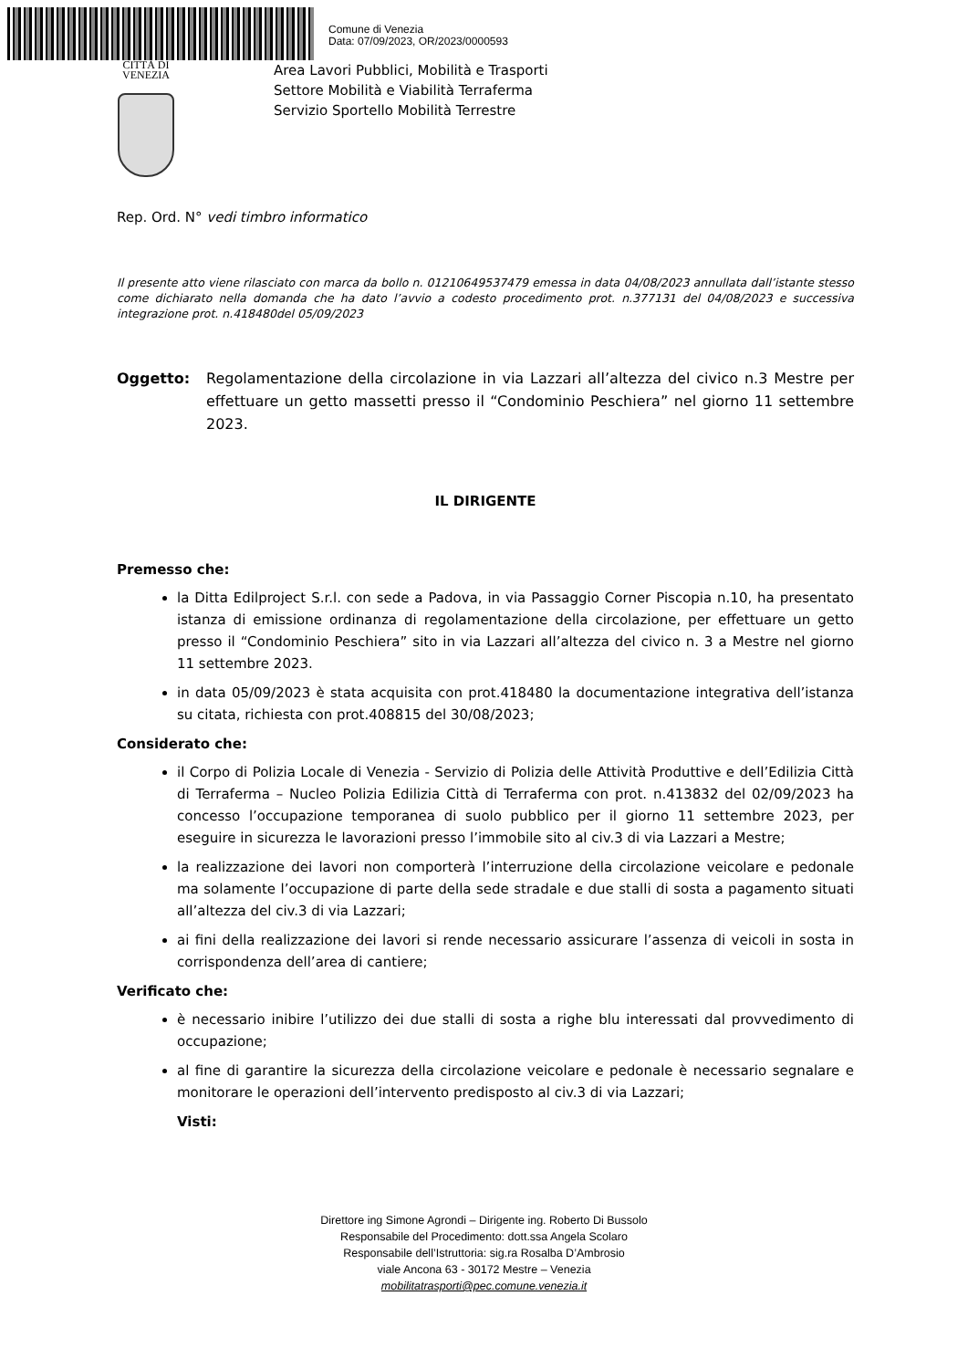Comune di Venezia
Data: 07/09/2023, OR/2023/0000593
CITTÀ DI
VENEZIA
Area Lavori Pubblici, Mobilità e Trasporti
Settore Mobilità e Viabilità Terraferma
Servizio Sportello Mobilità Terrestre
Rep. Ord. N° vedi timbro informatico
Il presente atto viene rilasciato con marca da bollo n. 01210649537479 emessa in data 04/08/2023 annullata dall’istante stesso come dichiarato nella domanda che ha dato l’avvio a codesto procedimento prot. n.377131 del 04/08/2023 e successiva integrazione prot. n.418480del 05/09/2023
Oggetto: Regolamentazione della circolazione in via Lazzari all’altezza del civico n.3 Mestre per effettuare un getto massetti presso il “Condominio Peschiera” nel giorno 11 settembre 2023.
IL DIRIGENTE
Premesso che:
la Ditta Edilproject S.r.l. con sede a Padova, in via Passaggio Corner Piscopia n.10, ha presentato istanza di emissione ordinanza di regolamentazione della circolazione, per effettuare un getto presso il “Condominio Peschiera” sito in via Lazzari all’altezza del civico n. 3 a Mestre nel giorno 11 settembre 2023.
in data 05/09/2023 è stata acquisita con prot.418480 la documentazione integrativa dell’istanza su citata, richiesta con prot.408815 del 30/08/2023;
Considerato che:
il Corpo di Polizia Locale di Venezia - Servizio di Polizia delle Attività Produttive e dell’Edilizia Città di Terraferma – Nucleo Polizia Edilizia Città di Terraferma con prot. n.413832 del 02/09/2023 ha concesso l’occupazione temporanea di suolo pubblico per il giorno 11 settembre 2023, per eseguire in sicurezza le lavorazioni presso l’immobile sito al civ.3 di via Lazzari a Mestre;
la realizzazione dei lavori non comporterà l’interruzione della circolazione veicolare e pedonale ma solamente l’occupazione di parte della sede stradale e due stalli di sosta a pagamento situati all’altezza del civ.3 di via Lazzari;
ai fini della realizzazione dei lavori si rende necessario assicurare l’assenza di veicoli in sosta in corrispondenza dell’area di cantiere;
Verificato che:
è necessario inibire l’utilizzo dei due stalli di sosta a righe blu interessati dal provvedimento di occupazione;
al fine di garantire la sicurezza della circolazione veicolare e pedonale è necessario segnalare e monitorare le operazioni dell’intervento predisposto al civ.3 di via Lazzari;
Visti:
Direttore ing Simone Agrondi – Dirigente ing. Roberto Di Bussolo
Responsabile del Procedimento: dott.ssa Angela Scolaro
Responsabile dell’Istruttoria: sig.ra Rosalba D’Ambrosio
viale Ancona 63 - 30172 Mestre – Venezia
mobilitatrasporti@pec.comune.venezia.it